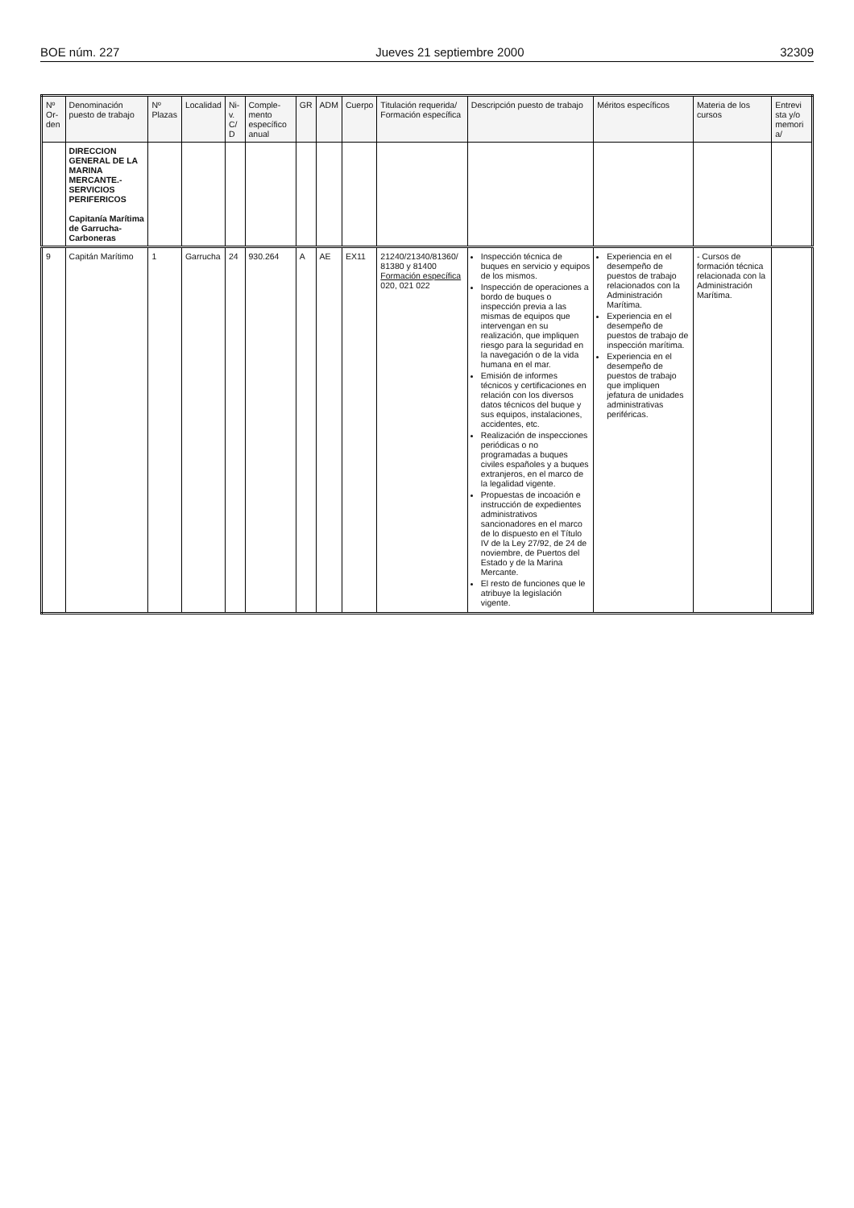BOE núm. 227 Jueves 21 septiembre 2000 32309
| Nº Or-den | Denominación puesto de trabajo | Nº Plazas | Localidad | Ni-v. C/ D | Comple-mento específico anual | GR | ADM | Cuerpo | Titulación requerida/ Formación específica | Descripción puesto de trabajo | Méritos específicos | Materia de los cursos | Entrevi sta y/o memori a/ |
| --- | --- | --- | --- | --- | --- | --- | --- | --- | --- | --- | --- | --- | --- |
| | DIRECCION GENERAL DE LA MARINA MERCANTE.- SERVICIOS PERIFERICOS Capitanía Marítima de Garrucha-Carboneras | | | | | | | | | | | | |
| 9 | Capitán Marítimo | 1 | Garrucha | 24 | 930.264 | A | AE | EX11 | 21240/21340/81360/ 81380 y 81400 Formación específica 020, 021 022 | Inspección técnica de buques en servicio y equipos de los mismos. Inspección de operaciones a bordo de buques o inspección previa a las mismas de equipos que intervengan en su realización, que impliquen riesgo para la seguridad en la navegación o de la vida humana en el mar. Emisión de informes técnicos y certificaciones en relación con los diversos datos técnicos del buque y sus equipos, instalaciones, accidentes, etc. Realización de inspecciones periódicas o no programadas a buques civiles españoles y a buques extranjeros, en el marco de la legalidad vigente. Propuestas de incoación e instrucción de expedientes administrativos sancionadores en el marco de lo dispuesto en el Título IV de la Ley 27/92, de 24 de noviembre, de Puertos del Estado y de la Marina Mercante. El resto de funciones que le atribuye la legislación vigente. | Experiencia en el desempeño de puestos de trabajo relacionados con la Administración Marítima. Experiencia en el desempeño de puestos de trabajo de inspección marítima. Experiencia en el desempeño de puestos de trabajo que impliquen jefatura de unidades administrativas periféricas. | - Cursos de formación técnica relacionada con la Administración Marítima. | |